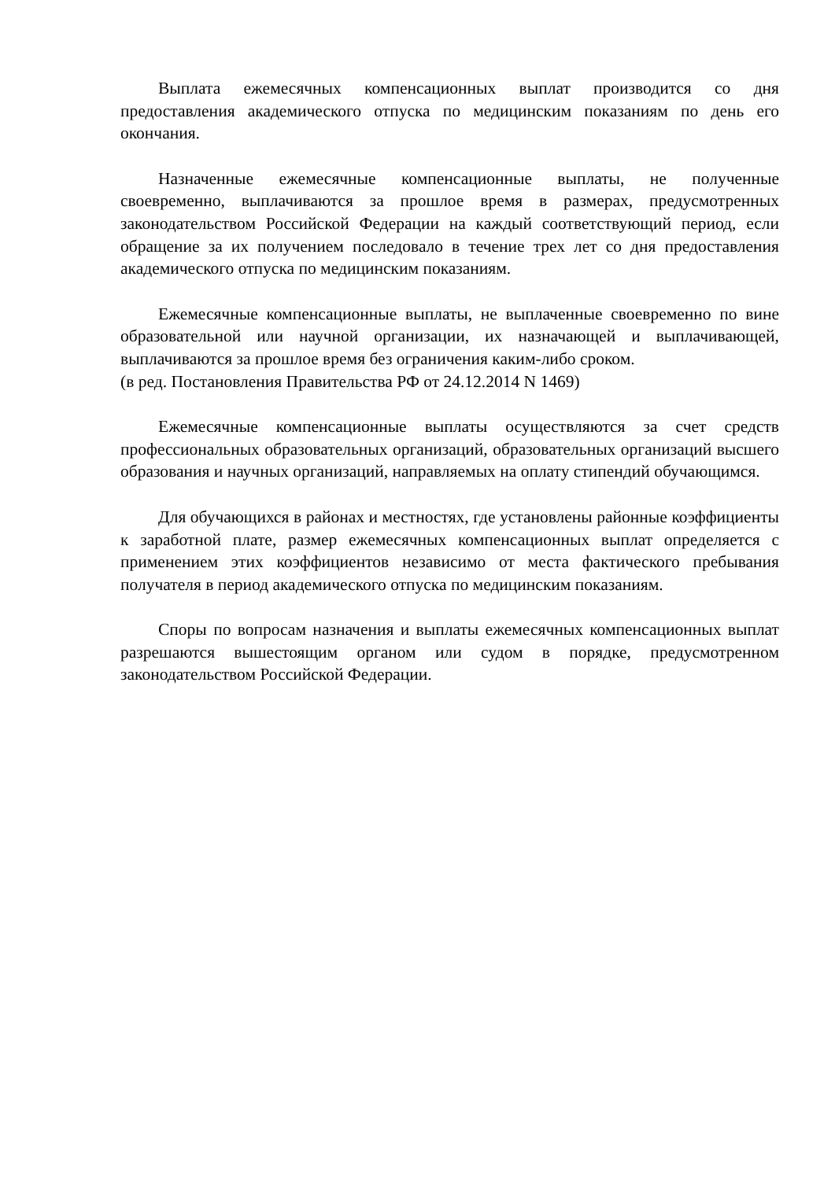Выплата ежемесячных компенсационных выплат производится со дня предоставления академического отпуска по медицинским показаниям по день его окончания.
Назначенные ежемесячные компенсационные выплаты, не полученные своевременно, выплачиваются за прошлое время в размерах, предусмотренных законодательством Российской Федерации на каждый соответствующий период, если обращение за их получением последовало в течение трех лет со дня предоставления академического отпуска по медицинским показаниям.
Ежемесячные компенсационные выплаты, не выплаченные своевременно по вине образовательной или научной организации, их назначающей и выплачивающей, выплачиваются за прошлое время без ограничения каким-либо сроком.
(в ред. Постановления Правительства РФ от 24.12.2014 N 1469)
Ежемесячные компенсационные выплаты осуществляются за счет средств профессиональных образовательных организаций, образовательных организаций высшего образования и научных организаций, направляемых на оплату стипендий обучающимся.
Для обучающихся в районах и местностях, где установлены районные коэффициенты к заработной плате, размер ежемесячных компенсационных выплат определяется с применением этих коэффициентов независимо от места фактического пребывания получателя в период академического отпуска по медицинским показаниям.
Споры по вопросам назначения и выплаты ежемесячных компенсационных выплат разрешаются вышестоящим органом или судом в порядке, предусмотренном законодательством Российской Федерации.